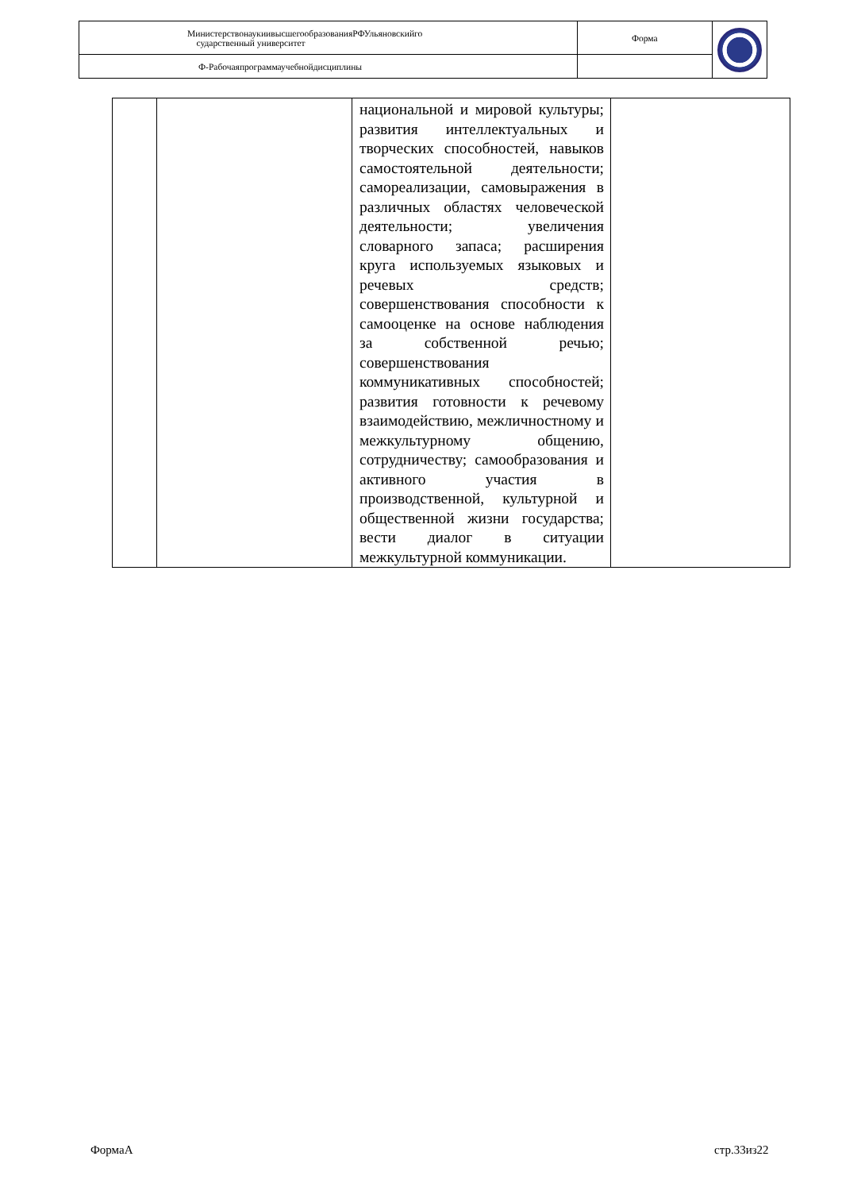| МинистерствонаукиивысшегообразованияРФУльяновскийго сударственный университет | Форма | |
| Ф-Рабочаяпрограммаучебнойдисциплины | | |
| | | национальной и мировой культуры; развития интеллектуальных и творческих способностей, навыков самостоятельной деятельности; самореализации, самовыражения в различных областях человеческой деятельности; увеличения словарного запаса; расширения круга используемых языковых и речевых средств; совершенствования способности к самооценке на основе наблюдения за собственной речью; совершенствования коммуникативных способностей; развития готовности к речевому взаимодействию, межличностному и межкультурному общению, сотрудничеству; самообразования и активного участия в производственной, культурной и общественной жизни государства; вести диалог в ситуации межкультурной коммуникации. | |
ФормаА стр.33из22